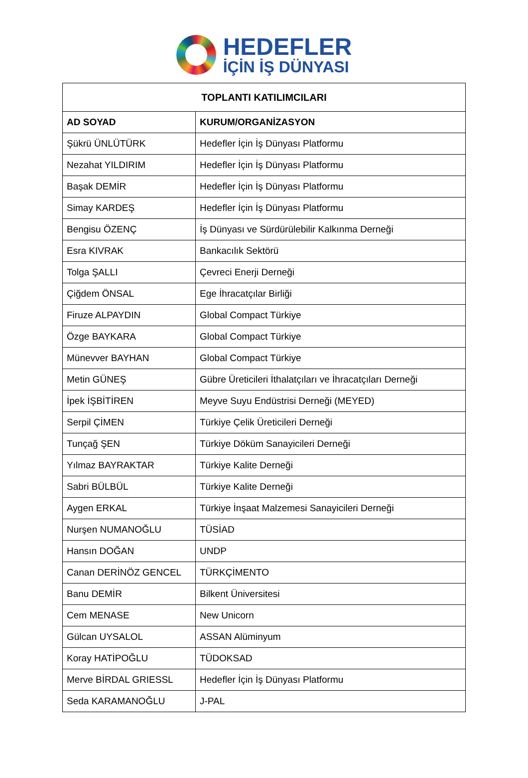HEDEFLER
İÇİN İŞ DÜNYASI
| TOPLANTI KATILIMCILARI | |
| --- | --- |
| AD SOYAD | KURUM/ORGANİZASYON |
| Şükrü ÜNLÜTÜRK | Hedefler İçin İş Dünyası Platformu |
| Nezahat YILDIRIM | Hedefler İçin İş Dünyası Platformu |
| Başak DEMİR | Hedefler İçin İş Dünyası Platformu |
| Simay KARDEŞ | Hedefler İçin İş Dünyası Platformu |
| Bengisu ÖZENÇ | İş Dünyası ve Sürdürülebilir Kalkınma Derneği |
| Esra KIVRAK | Bankacılık Sektörü |
| Tolga ŞALLI | Çevreci Enerji Derneği |
| Çiğdem ÖNSAL | Ege İhracatçılar Birliği |
| Firuze ALPAYDIN | Global Compact Türkiye |
| Özge BAYKARA | Global Compact Türkiye |
| Münevver BAYHAN | Global Compact Türkiye |
| Metin GÜNEŞ | Gübre Üreticileri İthalatçıları ve İhracatçıları Derneği |
| İpek İŞBİTİREN | Meyve Suyu Endüstrisi Derneği (MEYED) |
| Serpil ÇİMEN | Türkiye Çelik Üreticileri Derneği |
| Tunçağ ŞEN | Türkiye Döküm Sanayicileri Derneği |
| Yılmaz BAYRAKTAR | Türkiye Kalite Derneği |
| Sabri BÜLBÜL | Türkiye Kalite Derneği |
| Aygen ERKAL | Türkiye İnşaat Malzemesi Sanayicileri Derneği |
| Nurşen NUMANOĞLU | TÜSİAD |
| Hansın DOĞAN | UNDP |
| Canan DERİNÖZ GENCEL | TÜRKÇİMENTO |
| Banu DEMİR | Bilkent Üniversitesi |
| Cem MENASE | New Unicorn |
| Gülcan UYSALOL | ASSAN Alüminyum |
| Koray HATİPOĞLU | TÜDOKSAD |
| Merve BİRDAL GRIESSL | Hedefler İçin İş Dünyası Platformu |
| Seda KARAMANOĞLU | J-PAL |